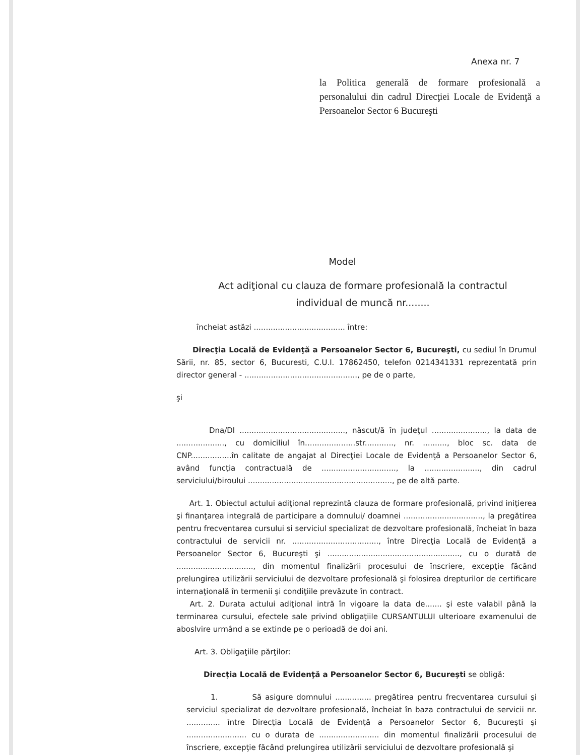Anexa nr. 7
la Politica generală de formare profesională a personalului din cadrul Direcţiei Locale de Evidenţă a Persoanelor Sector 6 Bucureşti
Model
Act adiţional cu clauza de formare profesională la contractul individual de muncă nr........
încheiat astăzi ...................................... între:
Direcţia Locală de Evidenţă a Persoanelor Sector 6, Bucureşti, cu sediul în Drumul Sării, nr. 85, sector 6, Bucuresti, C.U.I. 17862450, telefon 0214341331 reprezentată prin director general - ..............................................., pe de o parte,
şi
Dna/Dl ............................................, născut/ă în judeţul ......................., la data de ...................., cu domiciliul în.....................str............, nr. .........., bloc sc. data de CNP.................în calitate de angajat al Direcţiei Locale de Evidenţă a Persoanelor Sector 6, având funcţia contractuală de ..............................., la ......................., din cadrul serviciului/biroului ............................................................, pe de altă parte.
Art. 1. Obiectul actului adiţional reprezintă clauza de formare profesională, privind iniţierea şi finanţarea integrală de participare a domnului/ doamnei ................................., la pregătirea pentru frecventarea cursului si serviciul specializat de dezvoltare profesională, încheiat în baza contractului de servicii nr. ...................................., între Direcţia Locală de Evidenţă a Persoanelor Sector 6, Bucureşti şi ......................................................., cu o durată de ................................, din momentul finalizării procesului de înscriere, excepţie făcând prelungirea utilizării serviciului de dezvoltare profesională şi folosirea drepturilor de certificare internaţională în termenii şi condiţiile prevăzute în contract.
Art. 2. Durata actului adiţional intră în vigoare la data de....... şi este valabil până la terminarea cursului, efectele sale privind obligaţiile CURSANTULUI ulterioare examenului de aboslvire urmând a se extinde pe o perioadă de doi ani.
Art. 3. Obligaţiile părţilor:
Direcţia Locală de Evidenţă a Persoanelor Sector 6, Bucureşti se obligă:
1. Să asigure domnului ............... pregătirea pentru frecventarea cursului şi serviciul specializat de dezvoltare profesională, încheiat în baza contractului de servicii nr. .............. între Direcţia Locală de Evidenţă a Persoanelor Sector 6, Bucureşti şi ......................... cu o durata de ......................... din momentul finalizării procesului de înscriere, excepţie făcând prelungirea utilizării serviciului de dezvoltare profesională şi